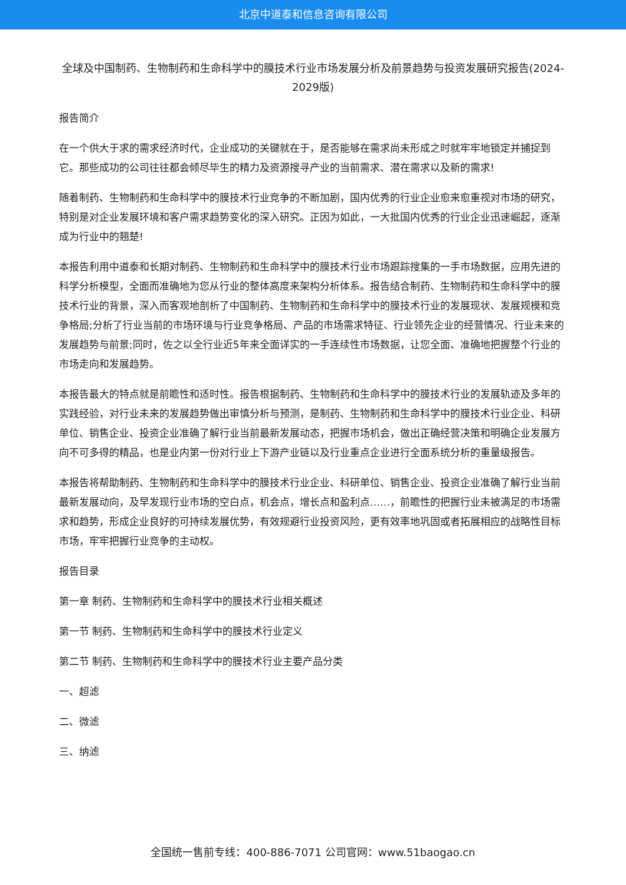北京中道泰和信息咨询有限公司
全球及中国制药、生物制药和生命科学中的膜技术行业市场发展分析及前景趋势与投资发展研究报告(2024-2029版)
报告简介
在一个供大于求的需求经济时代，企业成功的关键就在于，是否能够在需求尚未形成之时就牢牢地锁定并捕捉到它。那些成功的公司往往都会倾尽毕生的精力及资源搜寻产业的当前需求、潜在需求以及新的需求!
随着制药、生物制药和生命科学中的膜技术行业竞争的不断加剧，国内优秀的行业企业愈来愈重视对市场的研究，特别是对企业发展环境和客户需求趋势变化的深入研究。正因为如此，一大批国内优秀的行业企业迅速崛起，逐渐成为行业中的翘楚!
本报告利用中道泰和长期对制药、生物制药和生命科学中的膜技术行业市场跟踪搜集的一手市场数据，应用先进的科学分析模型，全面而准确地为您从行业的整体高度来架构分析体系。报告结合制药、生物制药和生命科学中的膜技术行业的背景，深入而客观地剖析了中国制药、生物制药和生命科学中的膜技术行业的发展现状、发展规模和竞争格局;分析了行业当前的市场环境与行业竞争格局、产品的市场需求特征、行业领先企业的经营情况、行业未来的发展趋势与前景;同时，佐之以全行业近5年来全面详实的一手连续性市场数据，让您全面、准确地把握整个行业的市场走向和发展趋势。
本报告最大的特点就是前瞻性和适时性。报告根据制药、生物制药和生命科学中的膜技术行业的发展轨迹及多年的实践经验，对行业未来的发展趋势做出审慎分析与预测，是制药、生物制药和生命科学中的膜技术行业企业、科研单位、销售企业、投资企业准确了解行业当前最新发展动态，把握市场机会，做出正确经营决策和明确企业发展方向不可多得的精品，也是业内第一份对行业上下游产业链以及行业重点企业进行全面系统分析的重量级报告。
本报告将帮助制药、生物制药和生命科学中的膜技术行业企业、科研单位、销售企业、投资企业准确了解行业当前最新发展动向，及早发现行业市场的空白点，机会点，增长点和盈利点……，前瞻性的把握行业未被满足的市场需求和趋势，形成企业良好的可持续发展优势，有效规避行业投资风险，更有效率地巩固或者拓展相应的战略性目标市场，牢牢把握行业竞争的主动权。
报告目录
第一章 制药、生物制药和生命科学中的膜技术行业相关概述
第一节 制药、生物制药和生命科学中的膜技术行业定义
第二节 制药、生物制药和生命科学中的膜技术行业主要产品分类
一、超滤
二、微滤
三、纳滤
全国统一售前专线：400-886-7071 公司官网：www.51baogao.cn